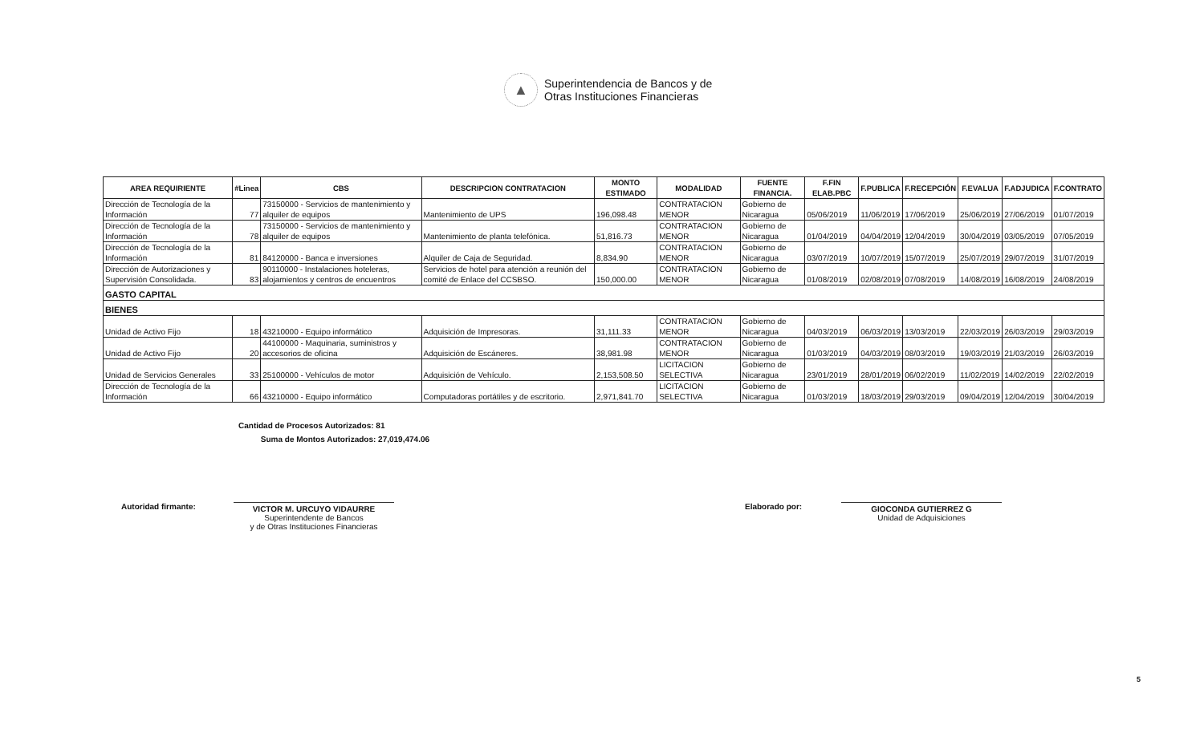▲
Superintendencia de Bancos y de
Otras Instituciones Financieras
| AREA REQUIRIENTE | #Linea | CBS | DESCRIPCION CONTRATACION | MONTO ESTIMADO | MODALIDAD | FUENTE FINANCIA. | F.FIN ELAB.PBC | F.PUBLICA | F.RECEPCIÓN | F.EVALUA | F.ADJUDICA | F.CONTRATO |
| --- | --- | --- | --- | --- | --- | --- | --- | --- | --- | --- | --- | --- |
| Dirección de Tecnología de la Información | 77 | 73150000 - Servicios de mantenimiento y alquiler de equipos | Mantenimiento de UPS | 196,098.48 | CONTRATACION MENOR | Gobierno de Nicaragua | 05/06/2019 | 11/06/2019 | 17/06/2019 | 25/06/2019 | 27/06/2019 | 01/07/2019 |
| Dirección de Tecnología de la Información | 78 | 73150000 - Servicios de mantenimiento y alquiler de equipos | Mantenimiento de planta telefónica. | 51,816.73 | CONTRATACION MENOR | Gobierno de Nicaragua | 01/04/2019 | 04/04/2019 | 12/04/2019 | 30/04/2019 | 03/05/2019 | 07/05/2019 |
| Dirección de Tecnología de la Información | 81 | 84120000 - Banca e inversiones | Alquiler de Caja de Seguridad. | 8,834.90 | CONTRATACION MENOR | Gobierno de Nicaragua | 03/07/2019 | 10/07/2019 | 15/07/2019 | 25/07/2019 | 29/07/2019 | 31/07/2019 |
| Dirección de Autorizaciones y Supervisión Consolidada. | 83 | 90110000 - Instalaciones hoteleras, alojamientos y centros de encuentros | Servicios de hotel para atención a reunión del comité de Enlace del CCSBSO. | 150,000.00 | CONTRATACION MENOR | Gobierno de Nicaragua | 01/08/2019 | 02/08/2019 | 07/08/2019 | 14/08/2019 | 16/08/2019 | 24/08/2019 |
| GASTO CAPITAL | | | | | | | | | | | | |
| BIENES | | | | | | | | | | | | |
| Unidad de Activo Fijo | 18 | 43210000 - Equipo informático | Adquisición de Impresoras. | 31,111.33 | CONTRATACION MENOR | Gobierno de Nicaragua | 04/03/2019 | 06/03/2019 | 13/03/2019 | 22/03/2019 | 26/03/2019 | 29/03/2019 |
| Unidad de Activo Fijo | 20 | 44100000 - Maquinaria, suministros y accesorios de oficina | Adquisición de Escáneres. | 38,981.98 | CONTRATACION MENOR | Gobierno de Nicaragua | 01/03/2019 | 04/03/2019 | 08/03/2019 | 19/03/2019 | 21/03/2019 | 26/03/2019 |
| Unidad de Servicios Generales | 33 | 25100000 - Vehículos de motor | Adquisición de Vehículo. | 2,153,508.50 | LICITACION SELECTIVA | Gobierno de Nicaragua | 23/01/2019 | 28/01/2019 | 06/02/2019 | 11/02/2019 | 14/02/2019 | 22/02/2019 |
| Dirección de Tecnología de la Información | 66 | 43210000 - Equipo informático | Computadoras portátiles y de escritorio. | 2,971,841.70 | LICITACION SELECTIVA | Gobierno de Nicaragua | 01/03/2019 | 18/03/2019 | 29/03/2019 | 09/04/2019 | 12/04/2019 | 30/04/2019 |
Cantidad de Procesos Autorizados: 81
Suma de Montos Autorizados: 27,019,474.06
Autoridad firmante: VICTOR M. URCUYO VIDAURRE
Superintendente de Bancos
y de Otras Instituciones Financieras
Elaborado por: GIOCONDA GUTIERREZ G
Unidad de Adquisiciones
5